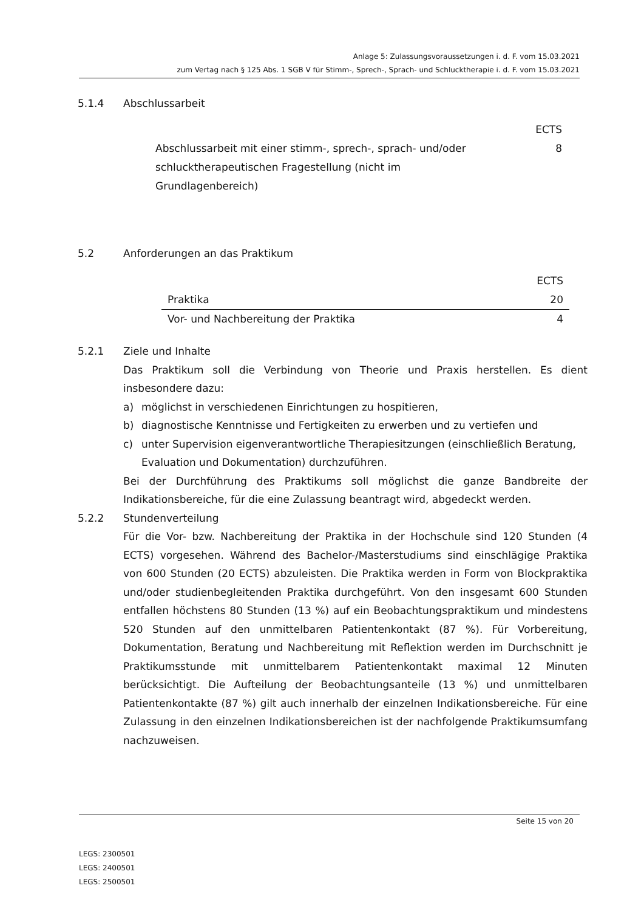Anlage 5: Zulassungsvoraussetzungen i. d. F. vom 15.03.2021
zum Vertag nach § 125 Abs. 1 SGB V für Stimm-, Sprech-, Sprach- und Schlucktherapie i. d. F. vom 15.03.2021
5.1.4 Abschlussarbeit
| | ECTS |
| Abschlussarbeit mit einer stimm-, sprech-, sprach- und/oder schlucktherapeutischen Fragestellung (nicht im Grundlagenbereich) | 8 |
5.2 Anforderungen an das Praktikum
| | ECTS |
| Praktika | 20 |
| Vor- und Nachbereitung der Praktika | 4 |
5.2.1 Ziele und Inhalte
Das Praktikum soll die Verbindung von Theorie und Praxis herstellen. Es dient insbesondere dazu:
a) möglichst in verschiedenen Einrichtungen zu hospitieren,
b) diagnostische Kenntnisse und Fertigkeiten zu erwerben und zu vertiefen und
c) unter Supervision eigenverantwortliche Therapiesitzungen (einschließlich Beratung, Evaluation und Dokumentation) durchzuführen.
Bei der Durchführung des Praktikums soll möglichst die ganze Bandbreite der Indikationsbereiche, für die eine Zulassung beantragt wird, abgedeckt werden.
5.2.2 Stundenverteilung
Für die Vor- bzw. Nachbereitung der Praktika in der Hochschule sind 120 Stunden (4 ECTS) vorgesehen. Während des Bachelor-/Masterstudiums sind einschlägige Praktika von 600 Stunden (20 ECTS) abzuleisten. Die Praktika werden in Form von Blockpraktika und/oder studienbegleitenden Praktika durchgeführt. Von den insgesamt 600 Stunden entfallen höchstens 80 Stunden (13 %) auf ein Beobachtungspraktikum und mindestens 520 Stunden auf den unmittelbaren Patientenkontakt (87 %). Für Vorbereitung, Dokumentation, Beratung und Nachbereitung mit Reflektion werden im Durchschnitt je Praktikumsstunde mit unmittelbarem Patientenkontakt maximal 12 Minuten berücksichtigt. Die Aufteilung der Beobachtungsanteile (13 %) und unmittelbaren Patientenkontakte (87 %) gilt auch innerhalb der einzelnen Indikationsbereiche. Für eine Zulassung in den einzelnen Indikationsbereichen ist der nachfolgende Praktikumsumfang nachzuweisen.
Seite 15 von 20
LEGS: 2300501
LEGS: 2400501
LEGS: 2500501